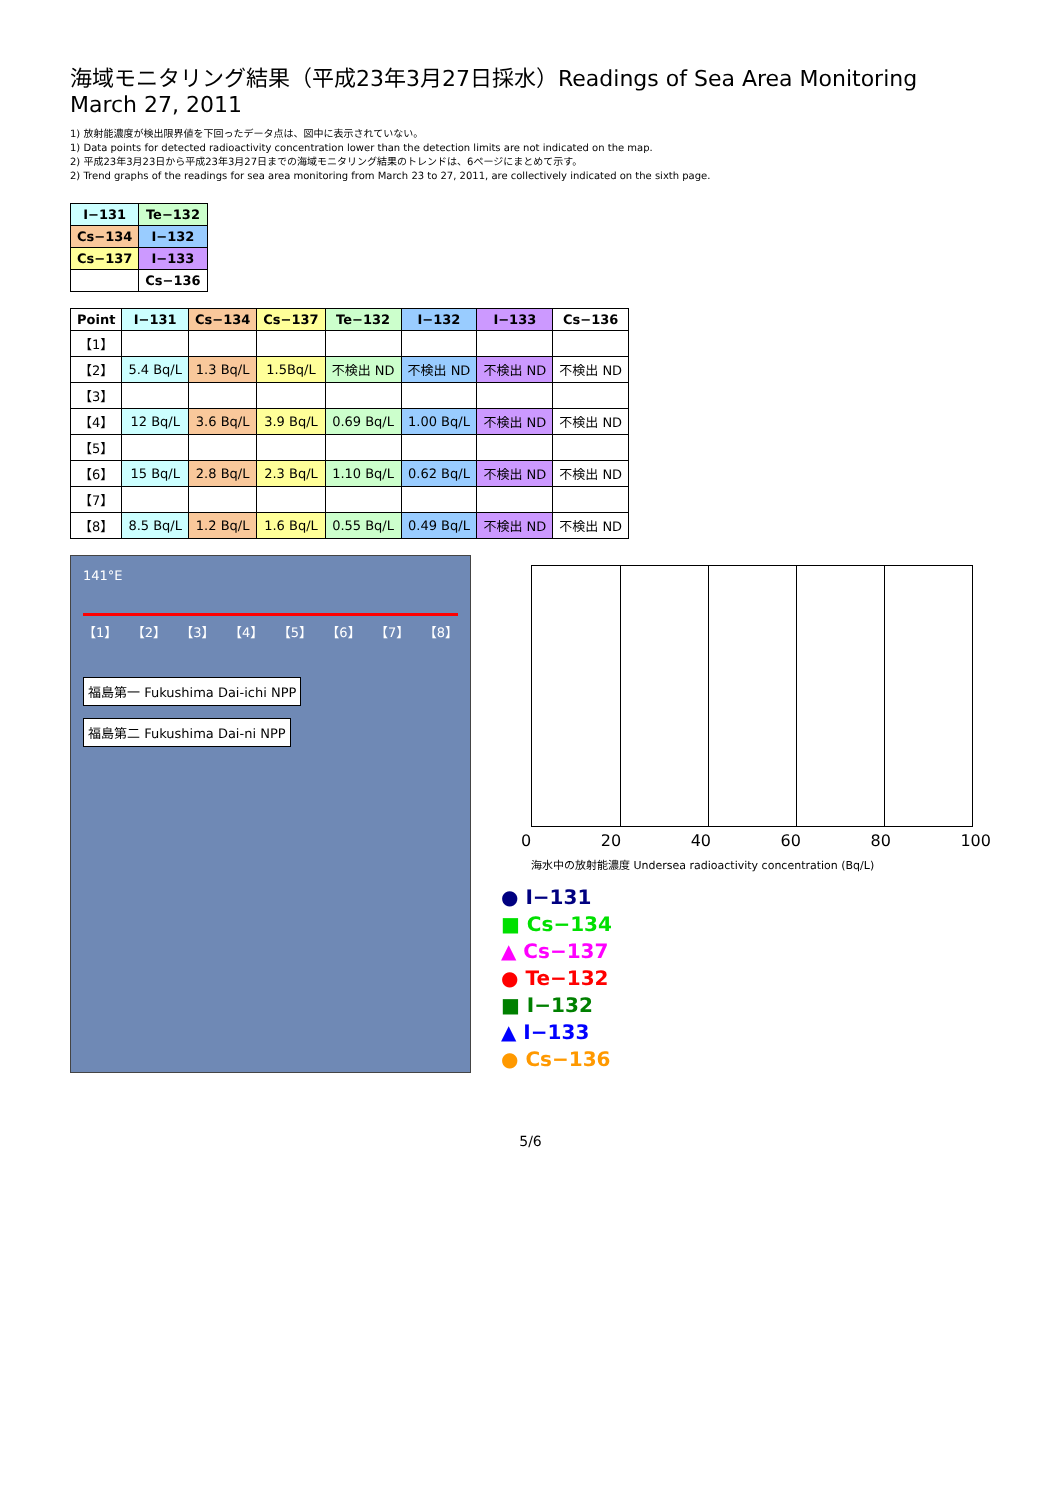海域モニタリング結果（平成23年3月27日採水）Readings of Sea Area Monitoring　March 27, 2011
1) 放射能濃度が検出限界値を下回ったデータ点は、図中に表示されていない。
1) Data points for detected radioactivity concentration lower than the detection limits are not indicated on the map.
2) 平成23年3月23日から平成23年3月27日までの海域モニタリング結果のトレンドは、6ページにまとめて示す。
2) Trend graphs of the readings for sea area monitoring from March 23 to 27, 2011, are collectively indicated on the sixth page.
| I−131 | Te−132 |
| --- | --- |
| Cs−134 | I−132 |
| Cs−137 | I−133 |
| | Cs−136 |
| Point | I−131 | Cs−134 | Cs−137 | Te−132 | I−132 | I−133 | Cs−136 |
| --- | --- | --- | --- | --- | --- | --- | --- |
| 【1】 | | | | | | | |
| 【2】 | 5.4 Bq/L | 1.3 Bq/L | 1.5Bq/L | 不検出 ND | 不検出 ND | 不検出 ND | 不検出 ND |
| 【3】 | | | | | | | |
| 【4】 | 12 Bq/L | 3.6 Bq/L | 3.9 Bq/L | 0.69 Bq/L | 1.00 Bq/L | 不検出 ND | 不検出 ND |
| 【5】 | | | | | | | |
| 【6】 | 15 Bq/L | 2.8 Bq/L | 2.3 Bq/L | 1.10 Bq/L | 0.62 Bq/L | 不検出 ND | 不検出 ND |
| 【7】 | | | | | | | |
| 【8】 | 8.5 Bq/L | 1.2 Bq/L | 1.6 Bq/L | 0.55 Bq/L | 0.49 Bq/L | 不検出 ND | 不検出 ND |
141°E
【1】 【2】 【3】 【4】 【5】 【6】 【7】 【8】
福島第一 Fukushima Dai-ichi NPP 福島第二 Fukushima Dai-ni NPP
0 20 40 60 80 100
海水中の放射能濃度 Undersea radioactivity concentration (Bq/L)
● I−131
■ Cs−134
▲ Cs−137
● Te−132
■ I−132
▲ I−133
● Cs−136
5/6